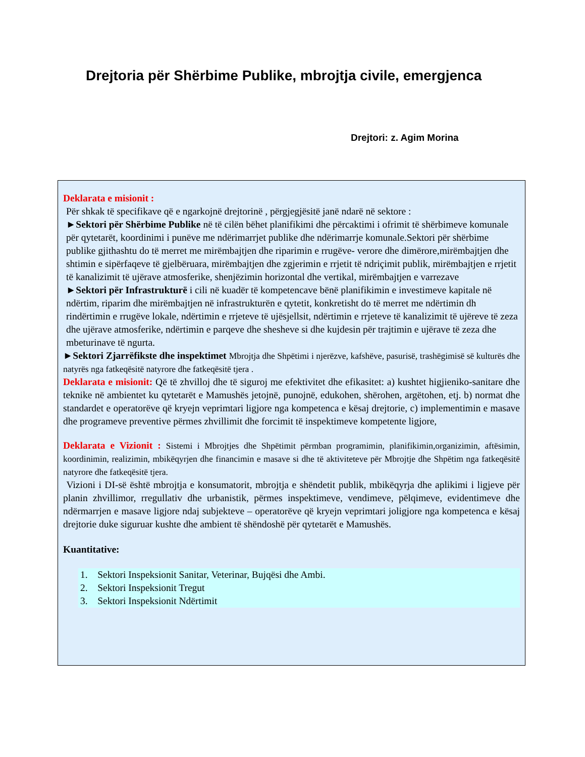Drejtoria për Shërbime Publike, mbrojtja civile, emergjenca
Drejtori: z. Agim Morina
Deklarata e misionit :
Për shkak të specifikave që e ngarkojnë drejtorinë , përgjegjësitë janë ndarë në sektore :
►Sektori për Shërbime Publike në të cilën bëhet planifikimi dhe përcaktimi i ofrimit të shërbimeve komunale për qytetarët, koordinimi i punëve me ndërimarrjet publike dhe ndërimarrje komunale.Sektori për shërbime publike gjithashtu do të merret me mirëmbajtjen dhe riparimin e rrugëve- verore dhe dimërore,mirëmbajtjen dhe shtimin e sipërfaqeve të gjelbëruara, mirëmbajtjen dhe zgjerimin e rrjetit të ndriçimit publik, mirëmbajtjen e rrjetit të kanalizimit të ujërave atmosferike, shenjëzimin horizontal dhe vertikal, mirëmbajtjen e varrezave
►Sektori për Infrastrukturë i cili në kuadër të kompetencave bënë planifikimin e investimeve kapitale në ndërtim, riparim dhe mirëmbajtjen në infrastrukturën e qytetit, konkretisht do të merret me ndërtimin dh rindërtimin e rrugëve lokale, ndërtimin e rrjeteve të ujësjellsit, ndërtimin e rrjeteve të kanalizimit të ujëreve të zeza dhe ujërave atmosferike, ndërtimin e parqeve dhe shesheve si dhe kujdesin për trajtimin e ujërave të zeza dhe mbeturinave të ngurta.
►Sektori Zjarrëfikste dhe inspektimet Mbrojtja dhe Shpëtimi i njerëzve, kafshëve, pasurisë, trashëgimisë së kulturës dhe natyrës nga fatkeqësitë natyrore dhe fatkeqësitë tjera .
Deklarata e misionit: Që të zhvilloj dhe të siguroj me efektivitet dhe efikasitet: a) kushtet higjieniko-sanitare dhe teknike në ambientet ku qytetarët e Mamushës jetojnë, punojnë, edukohen, shërohen, argëtohen, etj. b) normat dhe standardet e operatorëve që kryejn veprimtari ligjore nga kompetenca e kësaj drejtorie, c) implementimin e masave dhe programeve preventive përmes zhvillimit dhe forcimit të inspektimeve kompetente ligjore,
Deklarata e Vizionit : Sistemi i Mbrojtjes dhe Shpëtimit përmban programimin, planifikimin,organizimin, aftësimin, koordinimin, realizimin, mbikëqyrjen dhe financimin e masave si dhe të aktiviteteve për Mbrojtje dhe Shpëtim nga fatkeqësitë natyrore dhe fatkeqësitë tjera.
Vizioni i DI-së është mbrojtja e konsumatorit, mbrojtja e shëndetit publik, mbikëqyrja dhe aplikimi i ligjeve për planin zhvillimor, rregullativ dhe urbanistik, përmes inspektimeve, vendimeve, pëlqimeve, evidentimeve dhe ndërmarrjen e masave ligjore ndaj subjekteve – operatorëve që kryejn veprimtari joligjore nga kompetenca e kësaj drejtorie duke siguruar kushte dhe ambient të shëndoshë për qytetarët e Mamushës.
Kuantitative:
1. Sektori Inspeksionit Sanitar, Veterinar, Bujqësi dhe Ambi.
2. Sektori Inspeksionit Tregut
3. Sektori Inspeksionit Ndërtimit